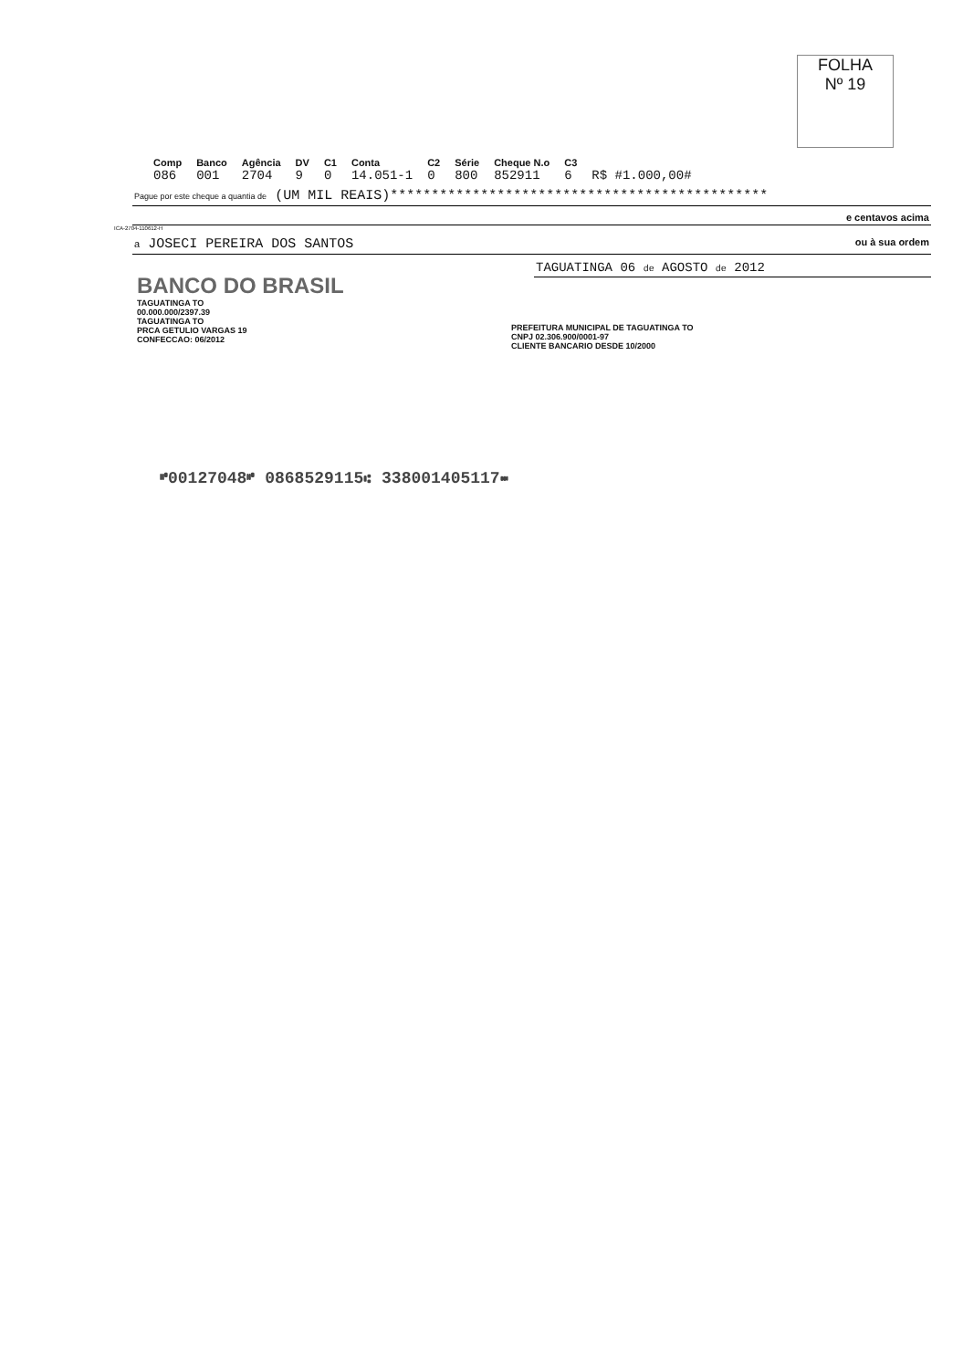FOLHA
Nº 19
| Comp | Banco | Agência | DV | C1 | Conta | C2 | Série | Cheque N.o | C3 | |
| --- | --- | --- | --- | --- | --- | --- | --- | --- | --- | --- |
| 086 | 001 | 2704 | 9 | 0 | 14.051-1 | 0 | 800 | 852911 | 6 | R$ #1.000,00# |
Pague por este cheque a quantia de (UM MIL REAIS)**********************************************
e centavos acima
ICA-2704-110612-H
a JOSECI PEREIRA DOS SANTOS ou à sua ordem
BANCO DO BRASIL
TAGUATINGA TO
00.000.000/2397.39
TAGUATINGA TO
PRCA GETULIO VARGAS 19
CONFECCAO: 06/2012
TAGUATINGA 06 de AGOSTO de 2012
PREFEITURA MUNICIPAL DE TAGUATINGA TO
CNPJ 02.306.900/0001-97
CLIENTE BANCARIO DESDE 10/2000
⑈00127048⑈ 0868529115⑆ 338001405117⑉